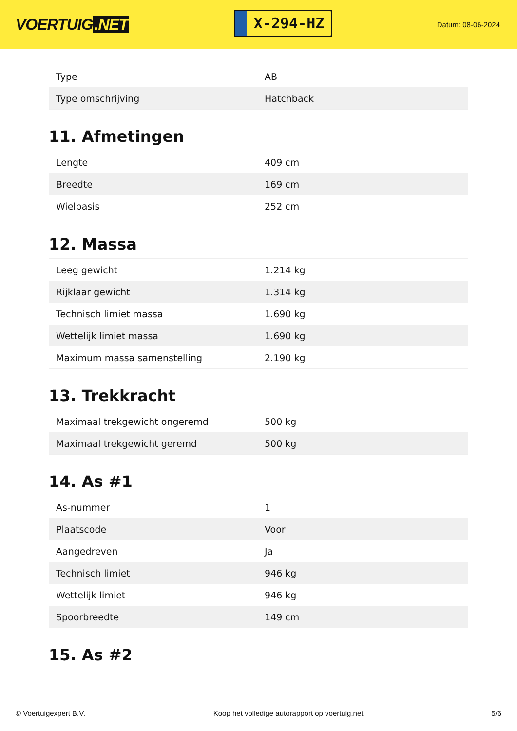VOERTUIG.NET
X-294-HZ
Datum: 08-06-2024
| Type | AB |
| Type omschrijving | Hatchback |
11. Afmetingen
| Lengte | 409 cm |
| Breedte | 169 cm |
| Wielbasis | 252 cm |
12. Massa
| Leeg gewicht | 1.214 kg |
| Rijklaar gewicht | 1.314 kg |
| Technisch limiet massa | 1.690 kg |
| Wettelijk limiet massa | 1.690 kg |
| Maximum massa samenstelling | 2.190 kg |
13. Trekkracht
| Maximaal trekgewicht ongeremd | 500 kg |
| Maximaal trekgewicht geremd | 500 kg |
14. As #1
| As-nummer | 1 |
| Plaatscode | Voor |
| Aangedreven | Ja |
| Technisch limiet | 946 kg |
| Wettelijk limiet | 946 kg |
| Spoorbreedte | 149 cm |
15. As #2
© Voertuigexpert B.V. Koop het volledige autorapport op voertuig.net 5/6